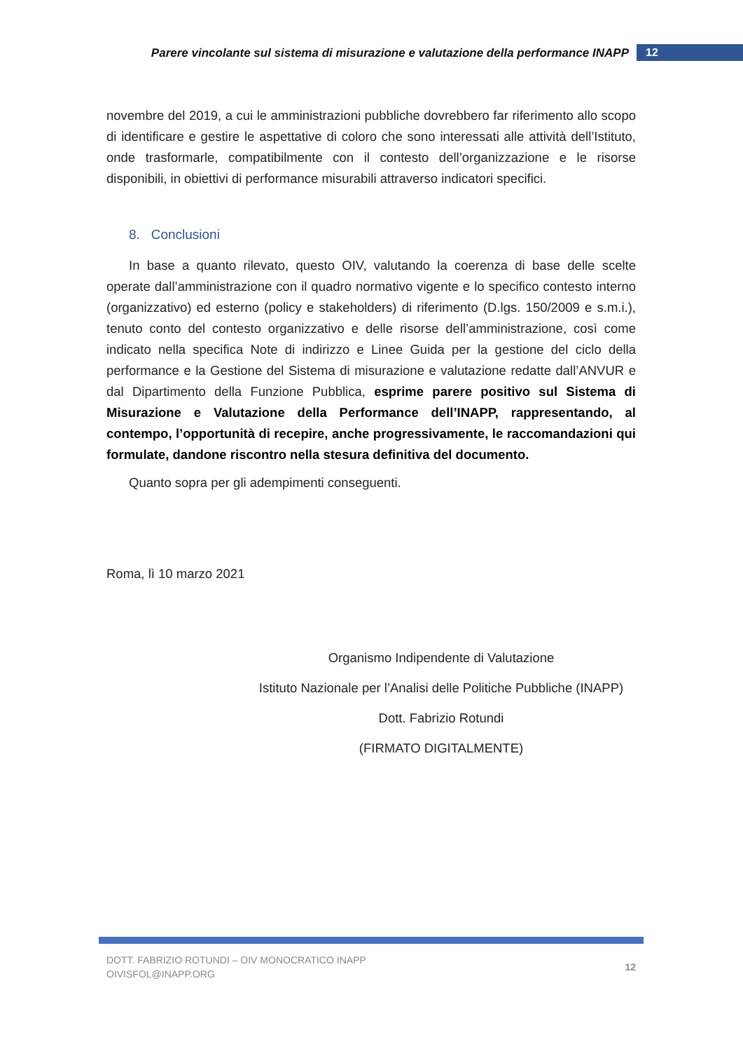Parere vincolante sul sistema di misurazione e valutazione della performance INAPP
12
novembre del 2019, a cui le amministrazioni pubbliche dovrebbero far riferimento allo scopo di identificare e gestire le aspettative di coloro che sono interessati alle attività dell’Istituto, onde trasformarle, compatibilmente con il contesto dell’organizzazione e le risorse disponibili, in obiettivi di performance misurabili attraverso indicatori specifici.
8. Conclusioni
In base a quanto rilevato, questo OIV, valutando la coerenza di base delle scelte operate dall’amministrazione con il quadro normativo vigente e lo specifico contesto interno (organizzativo) ed esterno (policy e stakeholders) di riferimento (D.lgs. 150/2009 e s.m.i.), tenuto conto del contesto organizzativo e delle risorse dell’amministrazione, così come indicato nella specifica Note di indirizzo e Linee Guida per la gestione del ciclo della performance e la Gestione del Sistema di misurazione e valutazione redatte dall’ANVUR e dal Dipartimento della Funzione Pubblica, esprime parere positivo sul Sistema di Misurazione e Valutazione della Performance dell’INAPP, rappresentando, al contempo, l’opportunità di recepire, anche progressivamente, le raccomandazioni qui formulate, dandone riscontro nella stesura definitiva del documento.
Quanto sopra per gli adempimenti conseguenti.
Roma, lì 10 marzo 2021
Organismo Indipendente di Valutazione
Istituto Nazionale per l’Analisi delle Politiche Pubbliche (INAPP)
Dott. Fabrizio Rotundi
(FIRMATO DIGITALMENTE)
DOTT. FABRIZIO ROTUNDI – OIV MONOCRATICO INAPP
OIVISFOL@INAPP.ORG
12